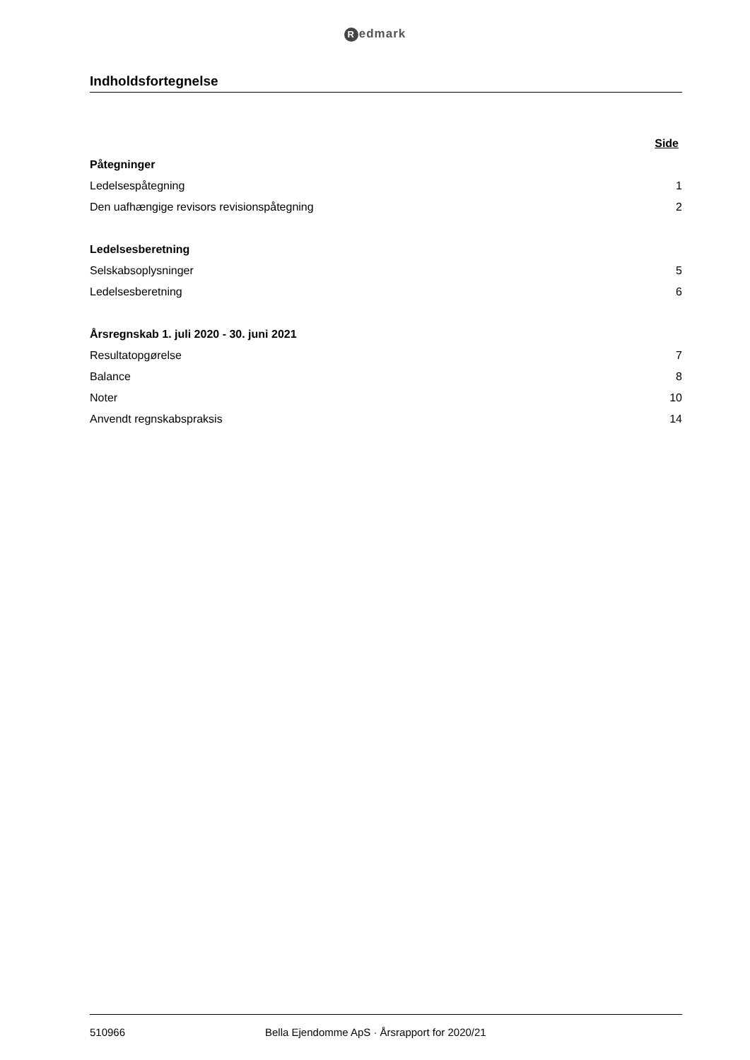Redmark
Indholdsfortegnelse
| | Side |
| Påtegninger | |
| Ledelsespåtegning | 1 |
| Den uafhængige revisors revisionspåtegning | 2 |
| Ledelsesberetning | |
| Selskabsoplysninger | 5 |
| Ledelsesberetning | 6 |
| Årsregnskab 1. juli 2020 - 30. juni 2021 | |
| Resultatopgørelse | 7 |
| Balance | 8 |
| Noter | 10 |
| Anvendt regnskabspraksis | 14 |
510966 Bella Ejendomme ApS · Årsrapport for 2020/21